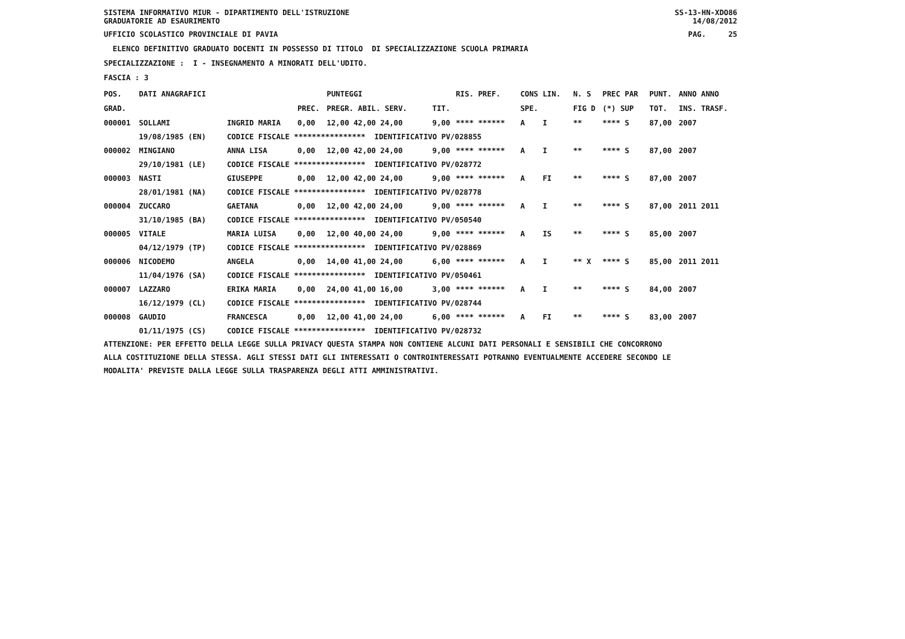SISTEMA INFORMATIVO MIUR - DIPARTIMENTO DELL'ISTRUZIONE GRADUATORIE AD ESAURIMENTO
SS-13-HN-XDO86 14/08/2012
UFFICIO SCOLASTICO PROVINCIALE DI PAVIA
PAG. 25
ELENCO DEFINITIVO GRADUATO DOCENTI IN POSSESSO DI TITOLO DI SPECIALIZZAZIONE SCUOLA PRIMARIA
SPECIALIZZAZIONE : I - INSEGNAMENTO A MINORATI DELL'UDITO.
FASCIA : 3
| POS. | DATI ANAGRAFICI | | | PUNTEGGI | | RIS. PREF. | CONS LIN. | N. S | PREC PAR | PUNT. | ANNO ANNO |
| --- | --- | --- | --- | --- | --- | --- | --- | --- | --- | --- | --- |
| GRAD. | | | PREC. | PREGR. ABIL. SERV. | TIT. | | SPE. | FIG D | (*) SUP | TOT. | INS. TRASF. |
| 000001 | SOLLAMI | INGRID MARIA | 0,00 | 12,00 42,00 24,00 | 9,00 | **** ****** | A I | ** | **** S | 87,00 | 2007 |
| | 19/08/1985 (EN) | CODICE FISCALE **************** IDENTIFICATIVO PV/028855 | | | | | | | | | |
| 000002 | MINGIANO | ANNA LISA | 0,00 | 12,00 42,00 24,00 | 9,00 | **** ****** | A I | ** | **** S | 87,00 | 2007 |
| | 29/10/1981 (LE) | CODICE FISCALE **************** IDENTIFICATIVO PV/028772 | | | | | | | | | |
| 000003 | NASTI | GIUSEPPE | 0,00 | 12,00 42,00 24,00 | 9,00 | **** ****** | A FI | ** | **** S | 87,00 | 2007 |
| | 28/01/1981 (NA) | CODICE FISCALE **************** IDENTIFICATIVO PV/028778 | | | | | | | | | |
| 000004 | ZUCCARO | GAETANA | 0,00 | 12,00 42,00 24,00 | 9,00 | **** ****** | A I | ** | **** S | 87,00 | 2011 2011 |
| | 31/10/1985 (BA) | CODICE FISCALE **************** IDENTIFICATIVO PV/050540 | | | | | | | | | |
| 000005 | VITALE | MARIA LUISA | 0,00 | 12,00 40,00 24,00 | 9,00 | **** ****** | A IS | ** | **** S | 85,00 | 2007 |
| | 04/12/1979 (TP) | CODICE FISCALE **************** IDENTIFICATIVO PV/028869 | | | | | | | | | |
| 000006 | NICODEMO | ANGELA | 0,00 | 14,00 41,00 24,00 | 6,00 | **** ****** | A I | ** X | **** S | 85,00 | 2011 2011 |
| | 11/04/1976 (SA) | CODICE FISCALE **************** IDENTIFICATIVO PV/050461 | | | | | | | | | |
| 000007 | LAZZARO | ERIKA MARIA | 0,00 | 24,00 41,00 16,00 | 3,00 | **** ****** | A I | ** | **** S | 84,00 | 2007 |
| | 16/12/1979 (CL) | CODICE FISCALE **************** IDENTIFICATIVO PV/028744 | | | | | | | | | |
| 000008 | GAUDIO | FRANCESCA | 0,00 | 12,00 41,00 24,00 | 6,00 | **** ****** | A FI | ** | **** S | 83,00 | 2007 |
| | 01/11/1975 (CS) | CODICE FISCALE **************** IDENTIFICATIVO PV/028732 | | | | | | | | | |
ATTENZIONE: PER EFFETTO DELLA LEGGE SULLA PRIVACY QUESTA STAMPA NON CONTIENE ALCUNI DATI PERSONALI E SENSIBILI CHE CONCORRONO ALLA COSTITUZIONE DELLA STESSA. AGLI STESSI DATI GLI INTERESSATI O CONTROINTERESSATI POTRANNO EVENTUALMENTE ACCEDERE SECONDO LE MODALITA' PREVISTE DALLA LEGGE SULLA TRASPARENZA DEGLI ATTI AMMINISTRATIVI.